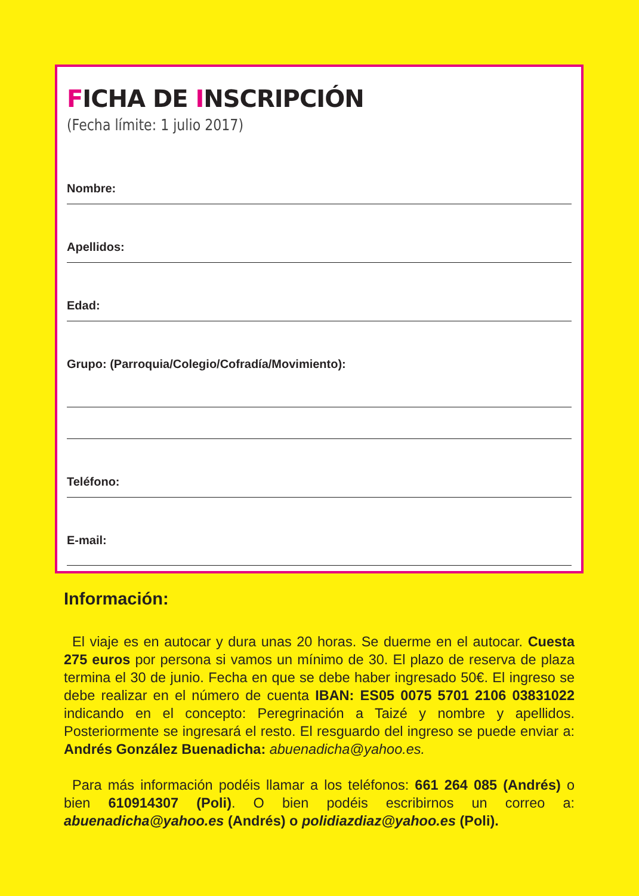FICHA DE INSCRIPCIÓN
(Fecha límite: 1 julio 2017)
Nombre:
Apellidos:
Edad:
Grupo: (Parroquia/Colegio/Cofradía/Movimiento):
Teléfono:
E-mail:
Información:
El viaje es en autocar y dura unas 20 horas. Se duerme en el autocar. Cuesta 275 euros por persona si vamos un mínimo de 30. El plazo de reserva de plaza termina el 30 de junio. Fecha en que se debe haber ingresado 50€. El ingreso se debe realizar en el número de cuenta IBAN: ES05 0075 5701 2106 03831022 indicando en el concepto: Peregrinación a Taizé y nombre y apellidos. Posteriormente se ingresará el resto. El resguardo del ingreso se puede enviar a: Andrés González Buenadicha: abuenadicha@yahoo.es.
Para más información podéis llamar a los teléfonos: 661 264 085 (Andrés) o bien 610914307 (Poli). O bien podéis escribirnos un correo a: abuenadicha@yahoo.es (Andrés) o polidiazdiaz@yahoo.es (Poli).